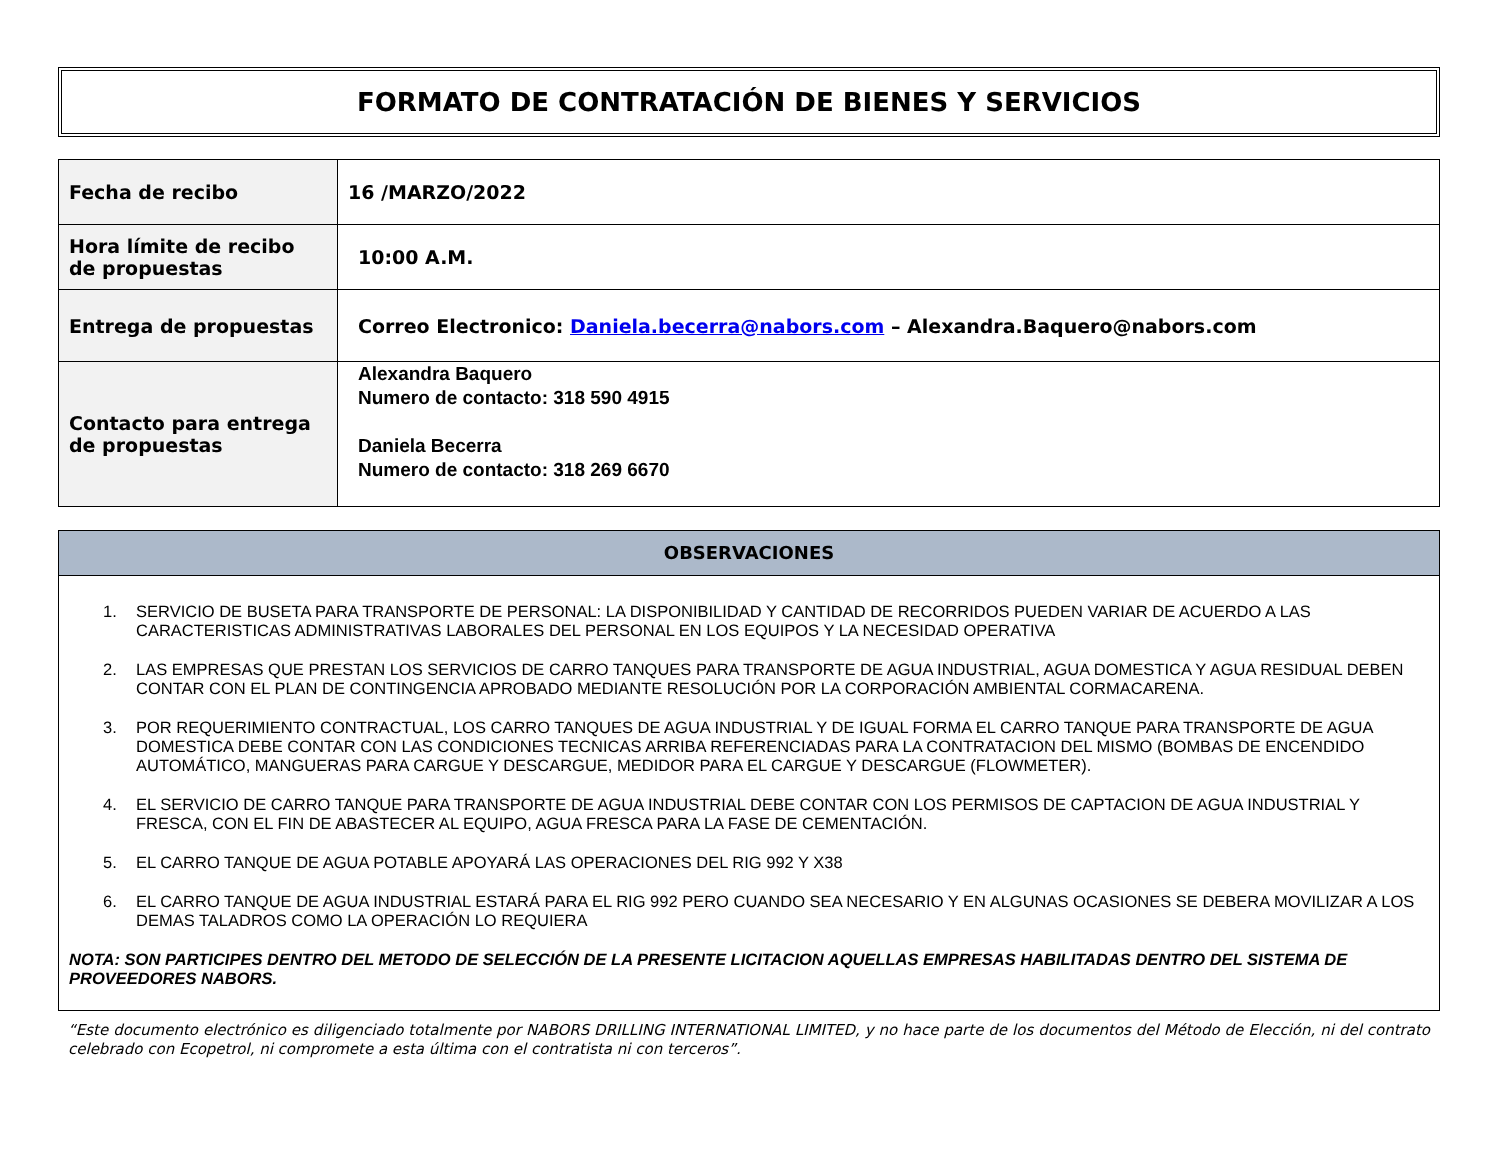FORMATO DE CONTRATACIÓN DE BIENES Y SERVICIOS
| Fecha de recibo | 16 /MARZO/2022 |
| Hora límite de recibo de propuestas | 10:00 A.M. |
| Entrega de propuestas | Correo Electronico: Daniela.becerra@nabors.com – Alexandra.Baquero@nabors.com |
| Contacto para entrega de propuestas | Alexandra Baquero Numero de contacto: 318 590 4915 Daniela Becerra Numero de contacto: 318 269 6670 |
OBSERVACIONES
1. SERVICIO DE BUSETA PARA TRANSPORTE DE PERSONAL: LA DISPONIBILIDAD Y CANTIDAD DE RECORRIDOS PUEDEN VARIAR DE ACUERDO A LAS CARACTERISTICAS ADMINISTRATIVAS LABORALES DEL PERSONAL EN LOS EQUIPOS Y LA NECESIDAD OPERATIVA
2. LAS EMPRESAS QUE PRESTAN LOS SERVICIOS DE CARRO TANQUES PARA TRANSPORTE DE AGUA INDUSTRIAL, AGUA DOMESTICA Y AGUA RESIDUAL DEBEN CONTAR CON EL PLAN DE CONTINGENCIA APROBADO MEDIANTE RESOLUCIÓN POR LA CORPORACIÓN AMBIENTAL CORMACARENA.
3. POR REQUERIMIENTO CONTRACTUAL, LOS CARRO TANQUES DE AGUA INDUSTRIAL Y DE IGUAL FORMA EL CARRO TANQUE PARA TRANSPORTE DE AGUA DOMESTICA DEBE CONTAR CON LAS CONDICIONES TECNICAS ARRIBA REFERENCIADAS PARA LA CONTRATACION DEL MISMO (BOMBAS DE ENCENDIDO AUTOMÁTICO, MANGUERAS PARA CARGUE Y DESCARGUE, MEDIDOR PARA EL CARGUE Y DESCARGUE (FLOWMETER).
4. EL SERVICIO DE CARRO TANQUE PARA TRANSPORTE DE AGUA INDUSTRIAL DEBE CONTAR CON LOS PERMISOS DE CAPTACION DE AGUA INDUSTRIAL Y FRESCA, CON EL FIN DE ABASTECER AL EQUIPO, AGUA FRESCA PARA LA FASE DE CEMENTACIÓN.
5. EL CARRO TANQUE DE AGUA POTABLE APOYARÁ LAS OPERACIONES DEL RIG 992 Y X38
6. EL CARRO TANQUE DE AGUA INDUSTRIAL ESTARÁ PARA EL RIG 992 PERO CUANDO SEA NECESARIO Y EN ALGUNAS OCASIONES SE DEBERA MOVILIZAR A LOS DEMAS TALADROS COMO LA OPERACIÓN LO REQUIERA
NOTA: SON PARTICIPES DENTRO DEL METODO DE SELECCIÓN DE LA PRESENTE LICITACION AQUELLAS EMPRESAS HABILITADAS DENTRO DEL SISTEMA DE PROVEEDORES NABORS.
“Este documento electrónico es diligenciado totalmente por NABORS DRILLING INTERNATIONAL LIMITED, y no hace parte de los documentos del Método de Elección, ni del contrato celebrado con Ecopetrol, ni compromete a esta última con el contratista ni con terceros”.